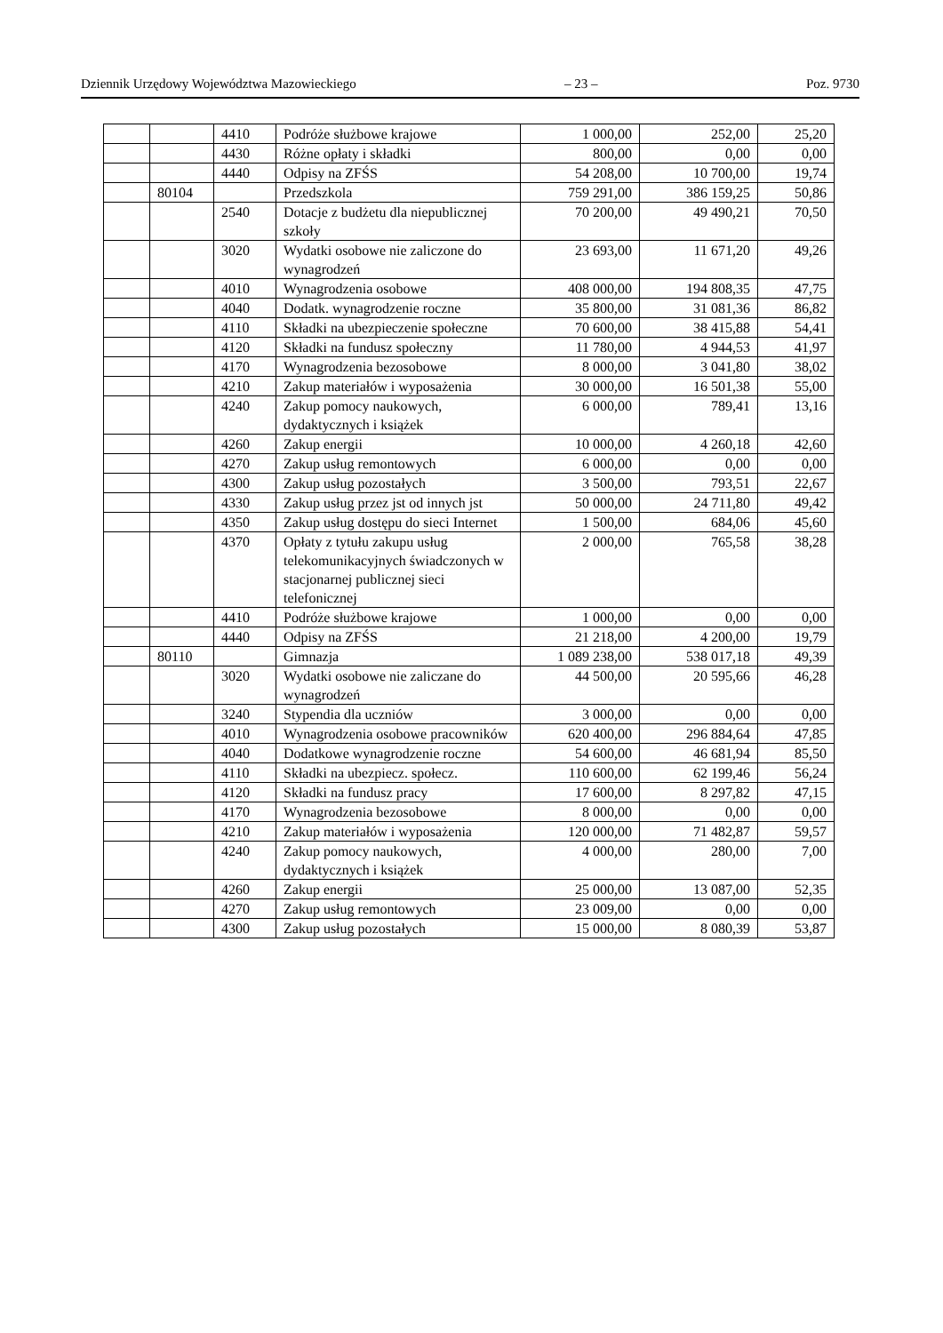Dziennik Urzędowy Województwa Mazowieckiego – 23 – Poz. 9730
| | | 4410 | Podróże służbowe krajowe | 1 000,00 | 252,00 | 25,20 |
| | | 4430 | Różne opłaty i składki | 800,00 | 0,00 | 0,00 |
| | | 4440 | Odpisy na ZFŚS | 54 208,00 | 10 700,00 | 19,74 |
| | 80104 | | Przedszkola | 759 291,00 | 386 159,25 | 50,86 |
| | | 2540 | Dotacje z budżetu dla niepublicznej szkoły | 70 200,00 | 49 490,21 | 70,50 |
| | | 3020 | Wydatki osobowe nie zaliczone do wynagrodzeń | 23 693,00 | 11 671,20 | 49,26 |
| | | 4010 | Wynagrodzenia osobowe | 408 000,00 | 194 808,35 | 47,75 |
| | | 4040 | Dodatk. wynagrodzenie roczne | 35 800,00 | 31 081,36 | 86,82 |
| | | 4110 | Składki na ubezpieczenie społeczne | 70 600,00 | 38 415,88 | 54,41 |
| | | 4120 | Składki na fundusz społeczny | 11 780,00 | 4 944,53 | 41,97 |
| | | 4170 | Wynagrodzenia bezosobowe | 8 000,00 | 3 041,80 | 38,02 |
| | | 4210 | Zakup materiałów i wyposażenia | 30 000,00 | 16 501,38 | 55,00 |
| | | 4240 | Zakup pomocy naukowych, dydaktycznych i książek | 6 000,00 | 789,41 | 13,16 |
| | | 4260 | Zakup energii | 10 000,00 | 4 260,18 | 42,60 |
| | | 4270 | Zakup usług remontowych | 6 000,00 | 0,00 | 0,00 |
| | | 4300 | Zakup usług pozostałych | 3 500,00 | 793,51 | 22,67 |
| | | 4330 | Zakup usług przez jst od innych jst | 50 000,00 | 24 711,80 | 49,42 |
| | | 4350 | Zakup usług dostępu do sieci Internet | 1 500,00 | 684,06 | 45,60 |
| | | 4370 | Opłaty z tytułu zakupu usług telekomunikacyjnych świadczonych w stacjonarnej publicznej sieci telefonicznej | 2 000,00 | 765,58 | 38,28 |
| | | 4410 | Podróże służbowe krajowe | 1 000,00 | 0,00 | 0,00 |
| | | 4440 | Odpisy na ZFŚS | 21 218,00 | 4 200,00 | 19,79 |
| | 80110 | | Gimnazja | 1 089 238,00 | 538 017,18 | 49,39 |
| | | 3020 | Wydatki osobowe nie zaliczane do wynagrodzeń | 44 500,00 | 20 595,66 | 46,28 |
| | | 3240 | Stypendia dla uczniów | 3 000,00 | 0,00 | 0,00 |
| | | 4010 | Wynagrodzenia osobowe pracowników | 620 400,00 | 296 884,64 | 47,85 |
| | | 4040 | Dodatkowe wynagrodzenie roczne | 54 600,00 | 46 681,94 | 85,50 |
| | | 4110 | Składki na ubezpiecz. społecz. | 110 600,00 | 62 199,46 | 56,24 |
| | | 4120 | Składki na fundusz pracy | 17 600,00 | 8 297,82 | 47,15 |
| | | 4170 | Wynagrodzenia bezosobowe | 8 000,00 | 0,00 | 0,00 |
| | | 4210 | Zakup materiałów i wyposażenia | 120 000,00 | 71 482,87 | 59,57 |
| | | 4240 | Zakup pomocy naukowych, dydaktycznych i książek | 4 000,00 | 280,00 | 7,00 |
| | | 4260 | Zakup energii | 25 000,00 | 13 087,00 | 52,35 |
| | | 4270 | Zakup usług remontowych | 23 009,00 | 0,00 | 0,00 |
| | | 4300 | Zakup usług pozostałych | 15 000,00 | 8 080,39 | 53,87 |